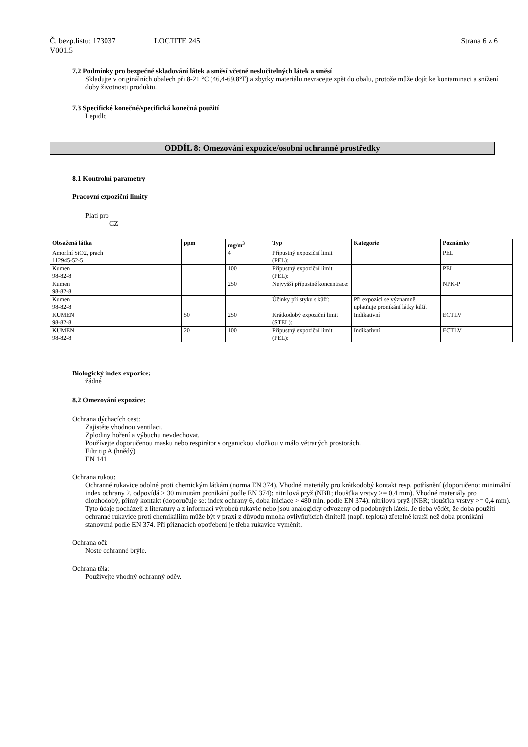Č. bezp.listu: 173037 LOCTITE 245 Strana 6 z 6
V001.5
7.2 Podmínky pro bezpečné skladování látek a směsí včetně neslučitelných látek a směsí
Skladujte v originálních obalech při 8-21 °C (46,4-69,8°F) a zbytky materiálu nevracejte zpět do obalu, protože může dojít ke kontaminaci a snížení doby životnosti produktu.
7.3 Specifické konečné/specifická konečná použití
Lepidlo
ODDÍL 8: Omezování expozice/osobní ochranné prostředky
8.1 Kontrolní parametry
Pracovní expoziční limity
Platí pro
CZ
| Obsažená látka | ppm | mg/m<sup>3</sup> | Typ | Kategorie | Poznámky |
| --- | --- | --- | --- | --- | --- |
| Amorfní SiO2, prach 112945-52-5 | | 4 | Přípustný expoziční limit (PEL): | | PEL |
| Kumen 98-82-8 | | 100 | Přípustný expoziční limit (PEL): | | PEL |
| Kumen 98-82-8 | | 250 | Nejvyšší přípustné koncentrace: | | NPK-P |
| Kumen 98-82-8 | | | Účinky při styku s kůží: | Při expozici se významně uplatňuje pronikání látky kůží. | |
| KUMEN 98-82-8 | 50 | 250 | Krátkodobý expoziční limit (STEL): | Indikativní | ECTLV |
| KUMEN 98-82-8 | 20 | 100 | Přípustný expoziční limit (PEL): | Indikativní | ECTLV |
Biologický index expozice:
žádné
8.2 Omezování expozice:
Ochrana dýchacích cest:
Zajistěte vhodnou ventilaci.
Zplodiny hoření a výbuchu nevdechovat.
Používejte doporučenou masku nebo respirátor s organickou vložkou v málo větraných prostorách.
Filtr tip A (hnědý)
EN 141
Ochrana rukou:
Ochranné rukavice odolné proti chemickým látkám (norma EN 374). Vhodné materiály pro krátkodobý kontakt resp. potřísnění (doporučeno: minimální index ochrany 2, odpovídá > 30 minutám pronikání podle EN 374): nitrilová pryž (NBR; tloušťka vrstvy >= 0,4 mm). Vhodné materiály pro dlouhodobý, přímý kontakt (doporučuje se: index ochrany 6, doba iniciace > 480 min. podle EN 374): nitrilová pryž (NBR; tloušťka vrstvy >= 0,4 mm). Tyto údaje pocházejí z literatury a z informací výrobců rukavic nebo jsou analogicky odvozeny od podobných látek. Je třeba vědět, že doba použití ochranné rukavice proti chemikáliím může být v praxi z důvodu mnoha ovlivňujících činitelů (např. teplota) zřetelně kratší než doba pronikání stanovená podle EN 374. Při příznacích opotřebení je třeba rukavice vyměnit.
Ochrana očí:
Noste ochranné brýle.
Ochrana těla:
Používejte vhodný ochranný oděv.